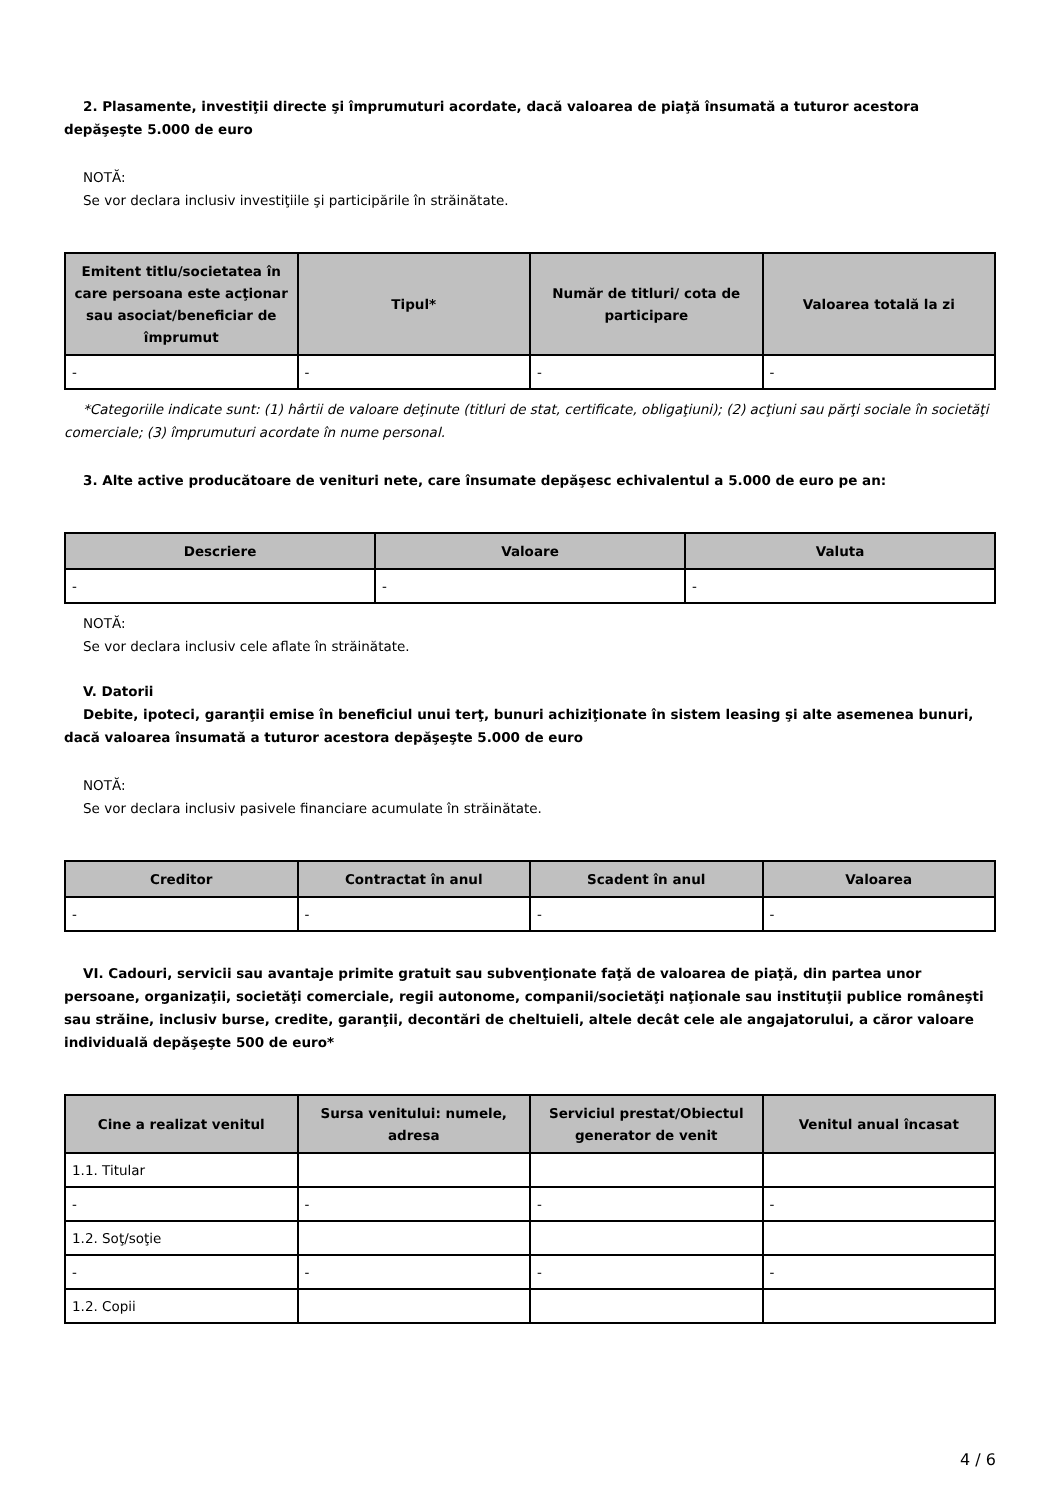2. Plasamente, investiţii directe şi împrumuturi acordate, dacă valoarea de piaţă însumată a tuturor acestora depăşeşte 5.000 de euro
NOTĂ:
Se vor declara inclusiv investiţiile şi participările în străinătate.
| Emitent titlu/societatea în care persoana este acţionar sau asociat/beneficiar de împrumut | Tipul* | Număr de titluri/ cota de participare | Valoarea totală la zi |
| --- | --- | --- | --- |
| - | - | - | - |
*Categoriile indicate sunt: (1) hârtii de valoare deţinute (titluri de stat, certificate, obligaţiuni); (2) acţiuni sau părţi sociale în societăţi comerciale; (3) împrumuturi acordate în nume personal.
3. Alte active producătoare de venituri nete, care însumate depăşesc echivalentul a 5.000 de euro pe an:
| Descriere | Valoare | Valuta |
| --- | --- | --- |
| - | - | - |
NOTĂ:
Se vor declara inclusiv cele aflate în străinătate.
V. Datorii
Debite, ipoteci, garanţii emise în beneficiul unui terţ, bunuri achiziţionate în sistem leasing şi alte asemenea bunuri, dacă valoarea însumată a tuturor acestora depăşeşte 5.000 de euro
NOTĂ:
Se vor declara inclusiv pasivele financiare acumulate în străinătate.
| Creditor | Contractat în anul | Scadent în anul | Valoarea |
| --- | --- | --- | --- |
| - | - | - | - |
VI. Cadouri, servicii sau avantaje primite gratuit sau subvenţionate faţă de valoarea de piaţă, din partea unor persoane, organizaţii, societăţi comerciale, regii autonome, companii/societăţi naţionale sau instituţii publice româneşti sau străine, inclusiv burse, credite, garanţii, decontări de cheltuieli, altele decât cele ale angajatorului, a căror valoare individuală depăşeşte 500 de euro*
| Cine a realizat venitul | Sursa venitului: numele, adresa | Serviciul prestat/Obiectul generator de venit | Venitul anual încasat |
| --- | --- | --- | --- |
| 1.1. Titular | | | |
| - | - | - | - |
| 1.2. Soţ/soţie | | | |
| - | - | - | - |
| 1.2. Copii | | | |
4 / 6